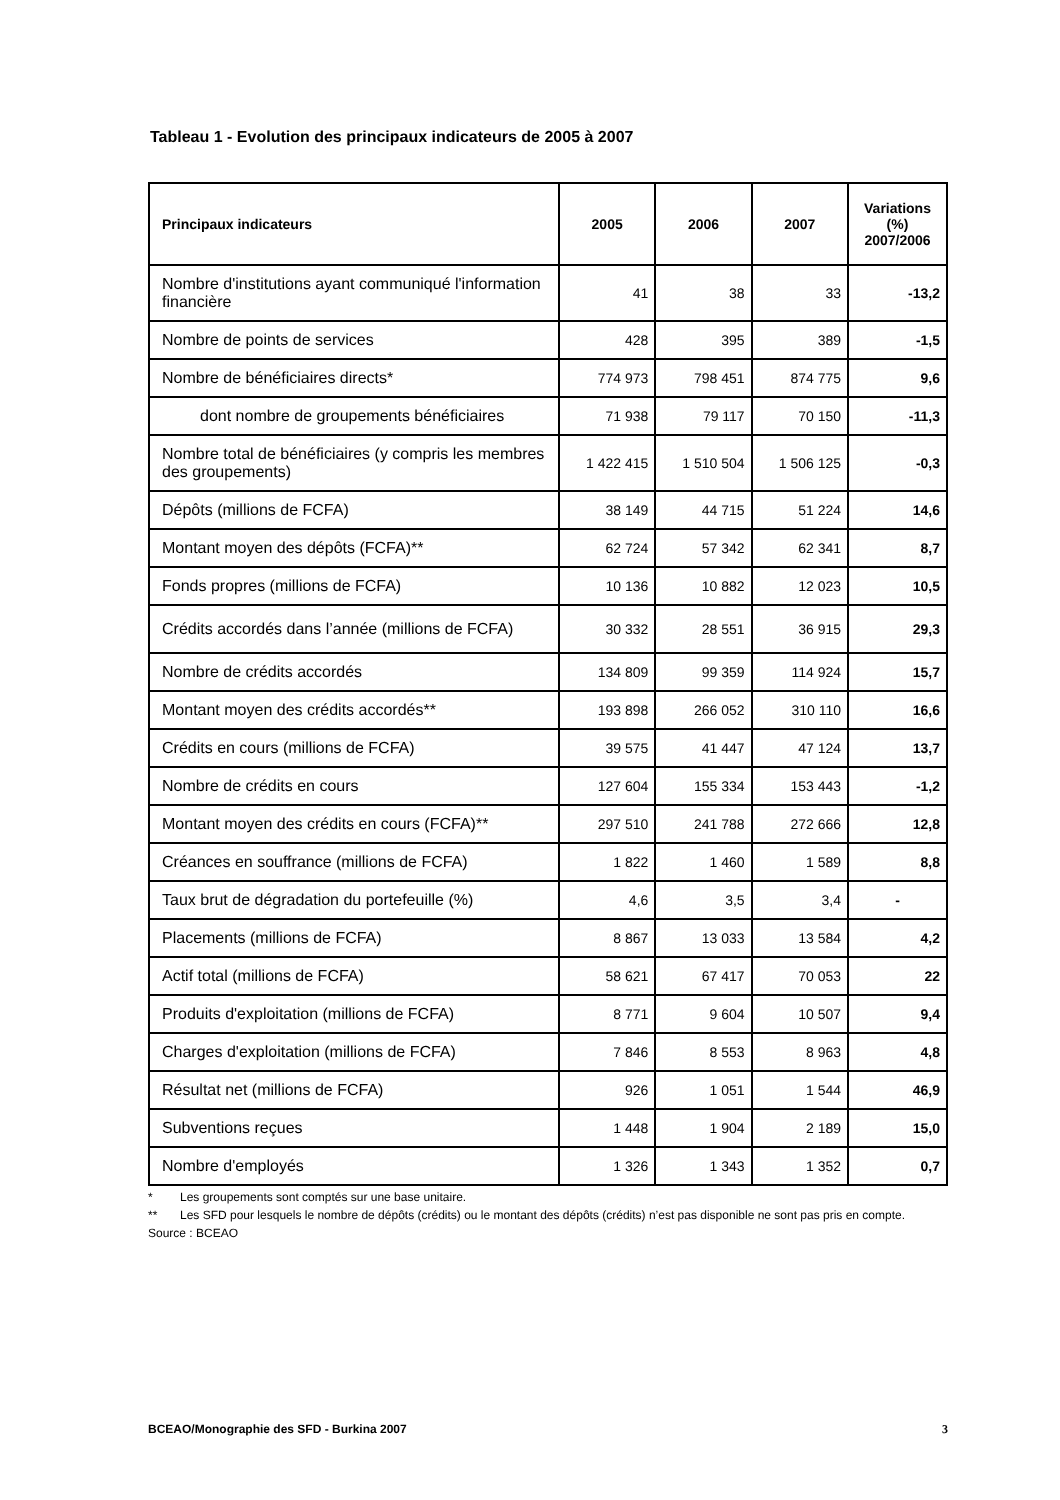Tableau 1 - Evolution des principaux indicateurs de 2005 à 2007
| Principaux indicateurs | 2005 | 2006 | 2007 | Variations (%) 2007/2006 |
| --- | --- | --- | --- | --- |
| Nombre d'institutions ayant communiqué l'information financière | 41 | 38 | 33 | -13,2 |
| Nombre de points de services | 428 | 395 | 389 | -1,5 |
| Nombre de bénéficiaires directs* | 774 973 | 798 451 | 874 775 | 9,6 |
| dont nombre de groupements bénéficiaires | 71 938 | 79 117 | 70 150 | -11,3 |
| Nombre total de bénéficiaires (y compris les membres des groupements) | 1 422 415 | 1 510 504 | 1 506 125 | -0,3 |
| Dépôts (millions de FCFA) | 38 149 | 44 715 | 51 224 | 14,6 |
| Montant moyen des dépôts (FCFA)** | 62 724 | 57 342 | 62 341 | 8,7 |
| Fonds propres (millions de FCFA) | 10 136 | 10 882 | 12 023 | 10,5 |
| Crédits accordés dans l’année (millions de FCFA) | 30 332 | 28 551 | 36 915 | 29,3 |
| Nombre de crédits accordés | 134 809 | 99 359 | 114 924 | 15,7 |
| Montant moyen des crédits accordés** | 193 898 | 266 052 | 310 110 | 16,6 |
| Crédits en cours (millions de FCFA) | 39 575 | 41 447 | 47 124 | 13,7 |
| Nombre de crédits en cours | 127 604 | 155 334 | 153 443 | -1,2 |
| Montant moyen des crédits en cours (FCFA)** | 297 510 | 241 788 | 272 666 | 12,8 |
| Créances en souffrance (millions de FCFA) | 1 822 | 1 460 | 1 589 | 8,8 |
| Taux brut de dégradation du portefeuille (%) | 4,6 | 3,5 | 3,4 | - |
| Placements (millions de FCFA) | 8 867 | 13 033 | 13 584 | 4,2 |
| Actif total (millions de FCFA) | 58 621 | 67 417 | 70 053 | 22 |
| Produits d'exploitation (millions de FCFA) | 8 771 | 9 604 | 10 507 | 9,4 |
| Charges d'exploitation (millions de FCFA) | 7 846 | 8 553 | 8 963 | 4,8 |
| Résultat net (millions de FCFA) | 926 | 1 051 | 1 544 | 46,9 |
| Subventions reçues | 1 448 | 1 904 | 2 189 | 15,0 |
| Nombre d'employés | 1 326 | 1 343 | 1 352 | 0,7 |
* Les groupements sont comptés sur une base unitaire.
** Les SFD pour lesquels le nombre de dépôts (crédits) ou le montant des dépôts (crédits) n’est pas disponible ne sont pas pris en compte.
Source : BCEAO
BCEAO/Monographie des SFD - Burkina 2007 3